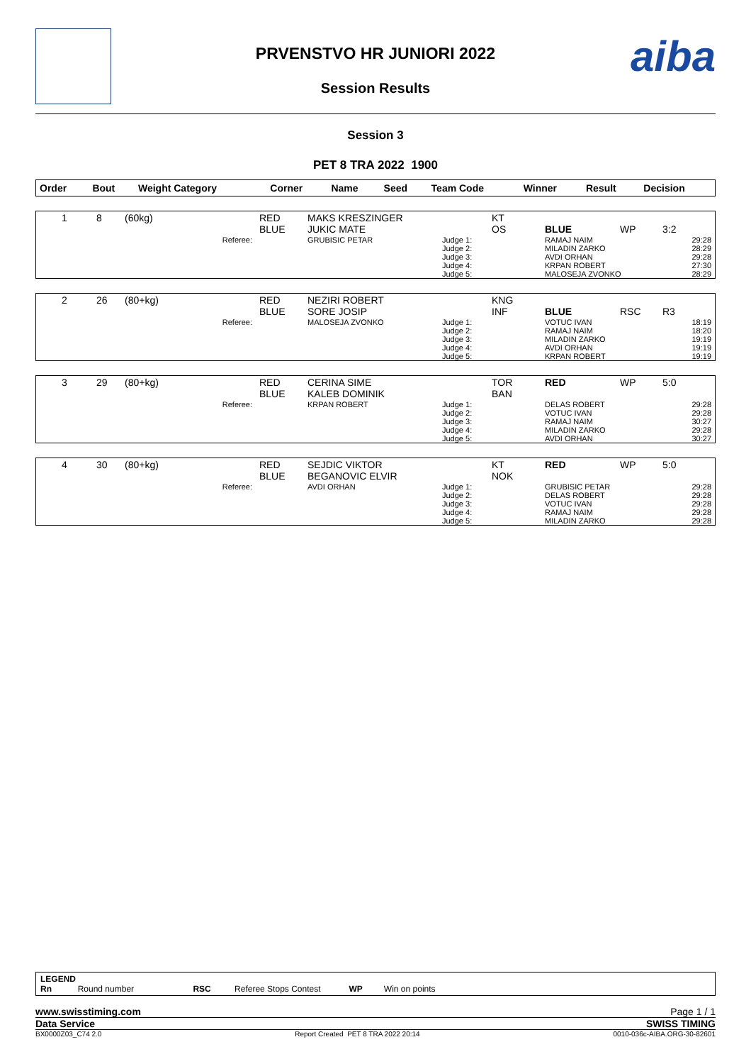aiba
PRVENSTVO HR JUNIORI 2022
Session Results
Session 3
PET 8 TRA 2022 1900
| Order | Bout | Weight Category | Corner | Name | Seed | Team Code | Winner | Result | Decision |
| --- | --- | --- | --- | --- | --- | --- | --- | --- | --- |
| 1 | 8 | (60kg) | RED BLUE | MAKS KRESZINGER JUKIC MATE | | KT OS | BLUE | WP | 3:2 |
| Referee: | | | | GRUBISIC PETAR | Judge 1: Judge 2: Judge 3: Judge 4: Judge 5: | | RAMAJ NAIM MILADIN ZARKO AVDI ORHAN KRPAN ROBERT MALOSEJA ZVONKO | | 29:28 28:29 29:28 27:30 28:29 |
| 2 | 26 | (80+kg) | RED BLUE | NEZIRI ROBERT SORE JOSIP | | KNG INF | BLUE | RSC | R3 |
| Referee: | | | | MALOSEJA ZVONKO | Judge 1: Judge 2: Judge 3: Judge 4: Judge 5: | | VOTUC IVAN RAMAJ NAIM MILADIN ZARKO AVDI ORHAN KRPAN ROBERT | | 18:19 18:20 19:19 19:19 19:19 |
| 3 | 29 | (80+kg) | RED BLUE | CERINA SIME KALEB DOMINIK | | TOR BAN | RED | WP | 5:0 |
| Referee: | | | | KRPAN ROBERT | Judge 1: Judge 2: Judge 3: Judge 4: Judge 5: | | DELAS ROBERT VOTUC IVAN RAMAJ NAIM MILADIN ZARKO AVDI ORHAN | | 29:28 29:28 30:27 29:28 30:27 |
| 4 | 30 | (80+kg) | RED BLUE | SEJDIC VIKTOR BEGANOVIC ELVIR | | KT NOK | RED | WP | 5:0 |
| Referee: | | | | AVDI ORHAN | Judge 1: Judge 2: Judge 3: Judge 4: Judge 5: | | GRUBISIC PETAR DELAS ROBERT VOTUC IVAN RAMAJ NAIM MILADIN ZARKO | | 29:28 29:28 29:28 29:28 29:28 |
LEGEND
Rn Round number RSC Referee Stops Contest WP Win on points
www.swisstiming.com Page 1 / 1
Data Service SWISS TIMING
BX0000Z03_C74 2.0 Report Created PET 8 TRA 2022 20:14 0010-036c-AIBA.ORG-30-82601